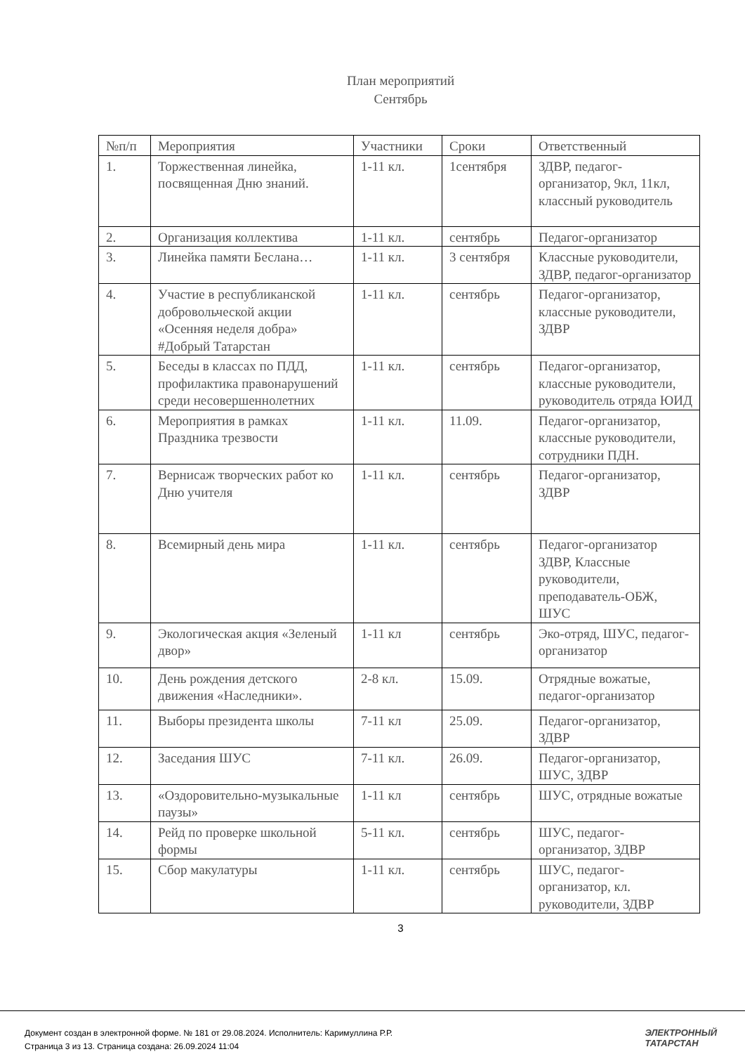План мероприятий
Сентябрь
| №п/п | Мероприятия | Участники | Сроки | Ответственный |
| --- | --- | --- | --- | --- |
| 1. | Торжественная линейка, посвященная Дню знаний. | 1-11 кл. | 1сентября | ЗДВР, педагог-организатор, 9кл, 11кл, классный руководитель |
| 2. | Организация коллектива | 1-11 кл. | сентябрь | Педагог-организатор |
| 3. | Линейка памяти Беслана… | 1-11 кл. | 3 сентября | Классные руководители, ЗДВР, педагог-организатор |
| 4. | Участие в республиканской добровольческой акции «Осенняя неделя добра» #Добрый Татарстан | 1-11 кл. | сентябрь | Педагог-организатор, классные руководители, ЗДВР |
| 5. | Беседы в классах по ПДД, профилактика правонарушений среди несовершеннолетних | 1-11 кл. | сентябрь | Педагог-организатор, классные руководители, руководитель отряда ЮИД |
| 6. | Мероприятия в рамках Праздника трезвости | 1-11 кл. | 11.09. | Педагог-организатор, классные руководители, сотрудники ПДН. |
| 7. | Вернисаж творческих работ ко Дню учителя | 1-11 кл. | сентябрь | Педагог-организатор, ЗДВР |
| 8. | Всемирный день мира | 1-11 кл. | сентябрь | Педагог-организатор ЗДВР, Классные руководители, преподаватель-ОБЖ, ШУС |
| 9. | Экологическая акция «Зеленый двор» | 1-11 кл | сентябрь | Эко-отряд, ШУС, педагог-организатор |
| 10. | День рождения детского движения «Наследники». | 2-8 кл. | 15.09. | Отрядные вожатые, педагог-организатор |
| 11. | Выборы президента школы | 7-11 кл | 25.09. | Педагог-организатор, ЗДВР |
| 12. | Заседания ШУС | 7-11 кл. | 26.09. | Педагог-организатор, ШУС, ЗДВР |
| 13. | «Оздоровительно-музыкальные паузы» | 1-11 кл | сентябрь | ШУС, отрядные вожатые |
| 14. | Рейд по проверке школьной формы | 5-11 кл. | сентябрь | ШУС, педагог-организатор, ЗДВР |
| 15. | Сбор макулатуры | 1-11 кл. | сентябрь | ШУС, педагог-организатор, кл. руководители, ЗДВР |
3
Документ создан в электронной форме. № 181 от 29.08.2024. Исполнитель: Каримуллина Р.Р.
Страница 3 из 13. Страница создана: 26.09.2024 11:04
ЭЛЕКТРОННЫЙ
ТАТАРСТАН